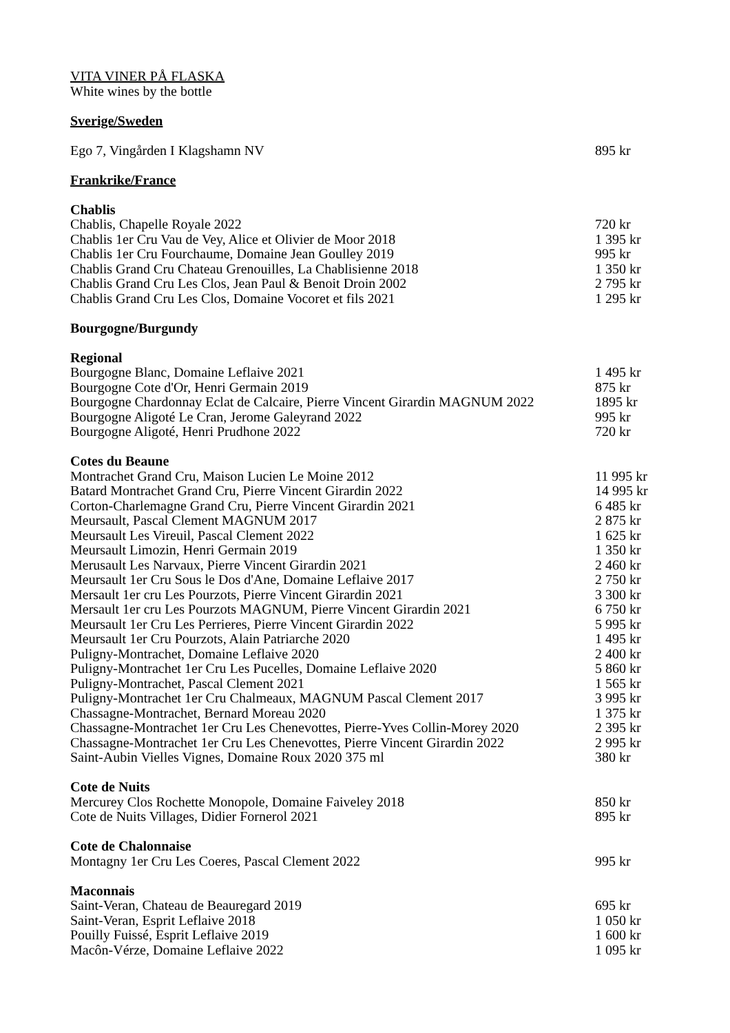VITA VINER PÅ FLASKA
White wines by the bottle
Sverige/Sweden
| Ego 7, Vingården I Klagshamn NV | 895 kr |
Frankrike/France
Chablis
| Chablis, Chapelle Royale 2022 | 720 kr |
| Chablis 1er Cru Vau de Vey, Alice et Olivier de Moor 2018 | 1 395 kr |
| Chablis 1er Cru Fourchaume, Domaine Jean Goulley 2019 | 995 kr |
| Chablis Grand Cru Chateau Grenouilles, La Chablisienne 2018 | 1 350 kr |
| Chablis Grand Cru Les Clos, Jean Paul & Benoit Droin 2002 | 2 795 kr |
| Chablis Grand Cru Les Clos, Domaine Vocoret et fils 2021 | 1 295 kr |
Bourgogne/Burgundy
Regional
| Bourgogne Blanc, Domaine Leflaive 2021 | 1 495 kr |
| Bourgogne Cote d'Or, Henri Germain 2019 | 875 kr |
| Bourgogne Chardonnay Eclat de Calcaire, Pierre Vincent Girardin MAGNUM 2022 | 1895 kr |
| Bourgogne Aligoté Le Cran, Jerome Galeyrand 2022 | 995 kr |
| Bourgogne Aligoté, Henri Prudhone 2022 | 720 kr |
Cotes du Beaune
| Montrachet Grand Cru, Maison Lucien Le Moine 2012 | 11 995 kr |
| Batard Montrachet Grand Cru, Pierre Vincent Girardin 2022 | 14 995 kr |
| Corton-Charlemagne Grand Cru, Pierre Vincent Girardin 2021 | 6 485 kr |
| Meursault, Pascal Clement MAGNUM 2017 | 2 875 kr |
| Meursault Les Vireuil, Pascal Clement 2022 | 1 625 kr |
| Meursault Limozin, Henri Germain 2019 | 1 350 kr |
| Merusault Les Narvaux, Pierre Vincent Girardin 2021 | 2 460 kr |
| Meursault 1er Cru Sous le Dos d'Ane, Domaine Leflaive 2017 | 2 750 kr |
| Mersault 1er cru Les Pourzots, Pierre Vincent Girardin 2021 | 3 300 kr |
| Mersault 1er cru Les Pourzots MAGNUM, Pierre Vincent Girardin 2021 | 6 750 kr |
| Meursault 1er Cru Les Perrieres, Pierre Vincent Girardin 2022 | 5 995 kr |
| Meursault 1er Cru Pourzots, Alain Patriarche 2020 | 1 495 kr |
| Puligny-Montrachet, Domaine Leflaive 2020 | 2 400 kr |
| Puligny-Montrachet 1er Cru Les Pucelles, Domaine Leflaive 2020 | 5 860 kr |
| Puligny-Montrachet, Pascal Clement 2021 | 1 565 kr |
| Puligny-Montrachet 1er Cru Chalmeaux, MAGNUM Pascal Clement 2017 | 3 995 kr |
| Chassagne-Montrachet, Bernard Moreau 2020 | 1 375 kr |
| Chassagne-Montrachet 1er Cru Les Chenevottes, Pierre-Yves Collin-Morey 2020 | 2 395 kr |
| Chassagne-Montrachet 1er Cru Les Chenevottes, Pierre Vincent Girardin 2022 | 2 995 kr |
| Saint-Aubin Vielles Vignes, Domaine Roux 2020 375 ml | 380 kr |
Cote de Nuits
| Mercurey Clos Rochette Monopole, Domaine Faiveley 2018 | 850 kr |
| Cote de Nuits Villages, Didier Fornerol 2021 | 895 kr |
Cote de Chalonnaise
| Montagny 1er Cru Les Coeres, Pascal Clement 2022 | 995 kr |
Maconnais
| Saint-Veran, Chateau de Beauregard 2019 | 695 kr |
| Saint-Veran, Esprit Leflaive 2018 | 1 050 kr |
| Pouilly Fuissé, Esprit Leflaive 2019 | 1 600 kr |
| Macôn-Vérze, Domaine Leflaive 2022 | 1 095 kr |